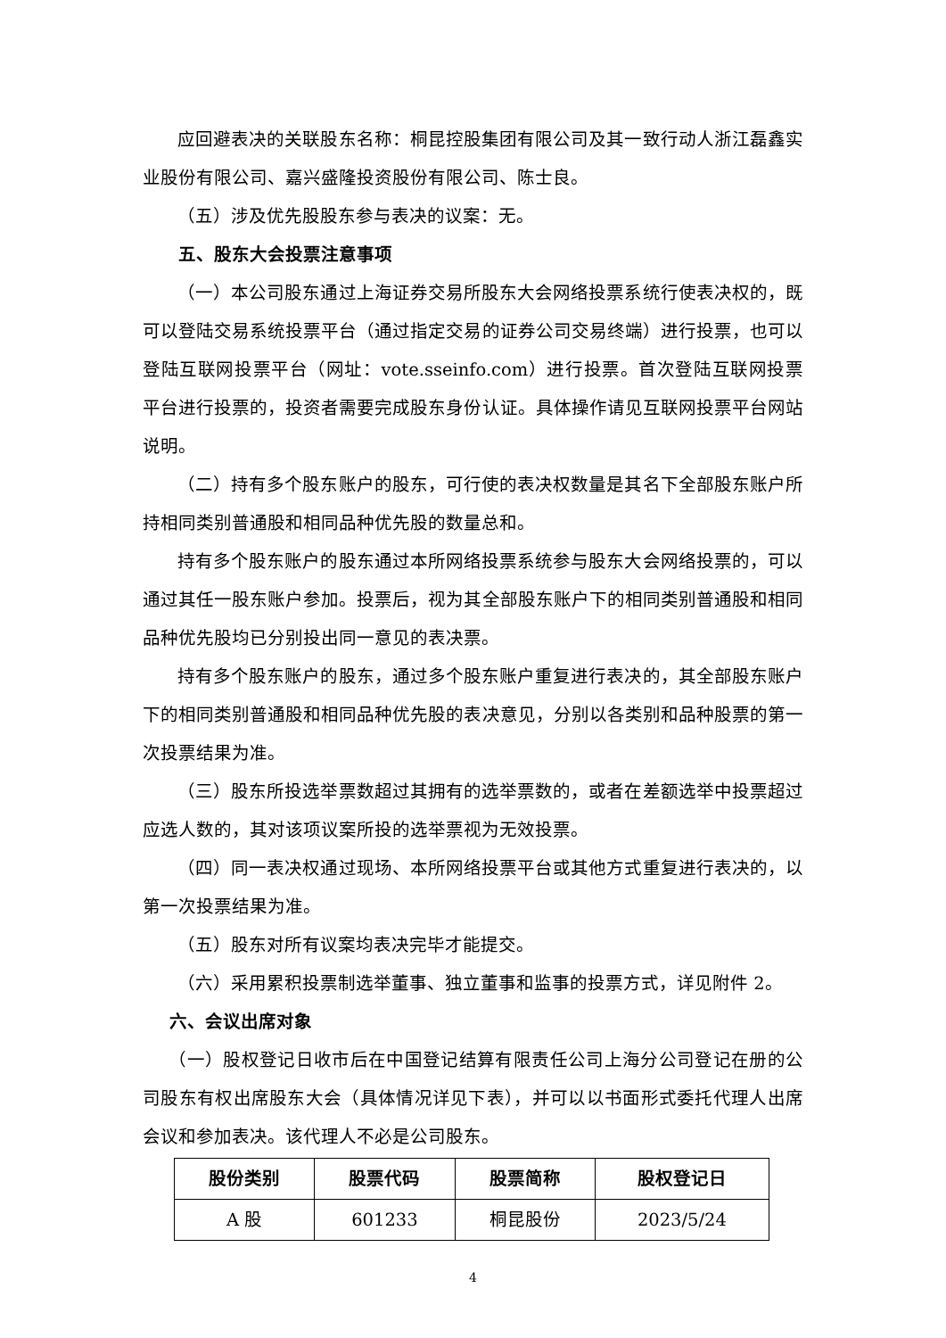应回避表决的关联股东名称：桐昆控股集团有限公司及其一致行动人浙江磊鑫实业股份有限公司、嘉兴盛隆投资股份有限公司、陈士良。
（五）涉及优先股股东参与表决的议案：无。
五、股东大会投票注意事项
（一）本公司股东通过上海证券交易所股东大会网络投票系统行使表决权的，既可以登陆交易系统投票平台（通过指定交易的证券公司交易终端）进行投票，也可以登陆互联网投票平台（网址：vote.sseinfo.com）进行投票。首次登陆互联网投票平台进行投票的，投资者需要完成股东身份认证。具体操作请见互联网投票平台网站说明。
（二）持有多个股东账户的股东，可行使的表决权数量是其名下全部股东账户所持相同类别普通股和相同品种优先股的数量总和。
持有多个股东账户的股东通过本所网络投票系统参与股东大会网络投票的，可以通过其任一股东账户参加。投票后，视为其全部股东账户下的相同类别普通股和相同品种优先股均已分别投出同一意见的表决票。
持有多个股东账户的股东，通过多个股东账户重复进行表决的，其全部股东账户下的相同类别普通股和相同品种优先股的表决意见，分别以各类别和品种股票的第一次投票结果为准。
（三）股东所投选举票数超过其拥有的选举票数的，或者在差额选举中投票超过应选人数的，其对该项议案所投的选举票视为无效投票。
（四）同一表决权通过现场、本所网络投票平台或其他方式重复进行表决的，以第一次投票结果为准。
（五）股东对所有议案均表决完毕才能提交。
（六）采用累积投票制选举董事、独立董事和监事的投票方式，详见附件 2。
六、会议出席对象
（一）股权登记日收市后在中国登记结算有限责任公司上海分公司登记在册的公司股东有权出席股东大会（具体情况详见下表），并可以以书面形式委托代理人出席会议和参加表决。该代理人不必是公司股东。
| 股份类别 | 股票代码 | 股票简称 | 股权登记日 |
| --- | --- | --- | --- |
| A 股 | 601233 | 桐昆股份 | 2023/5/24 |
4